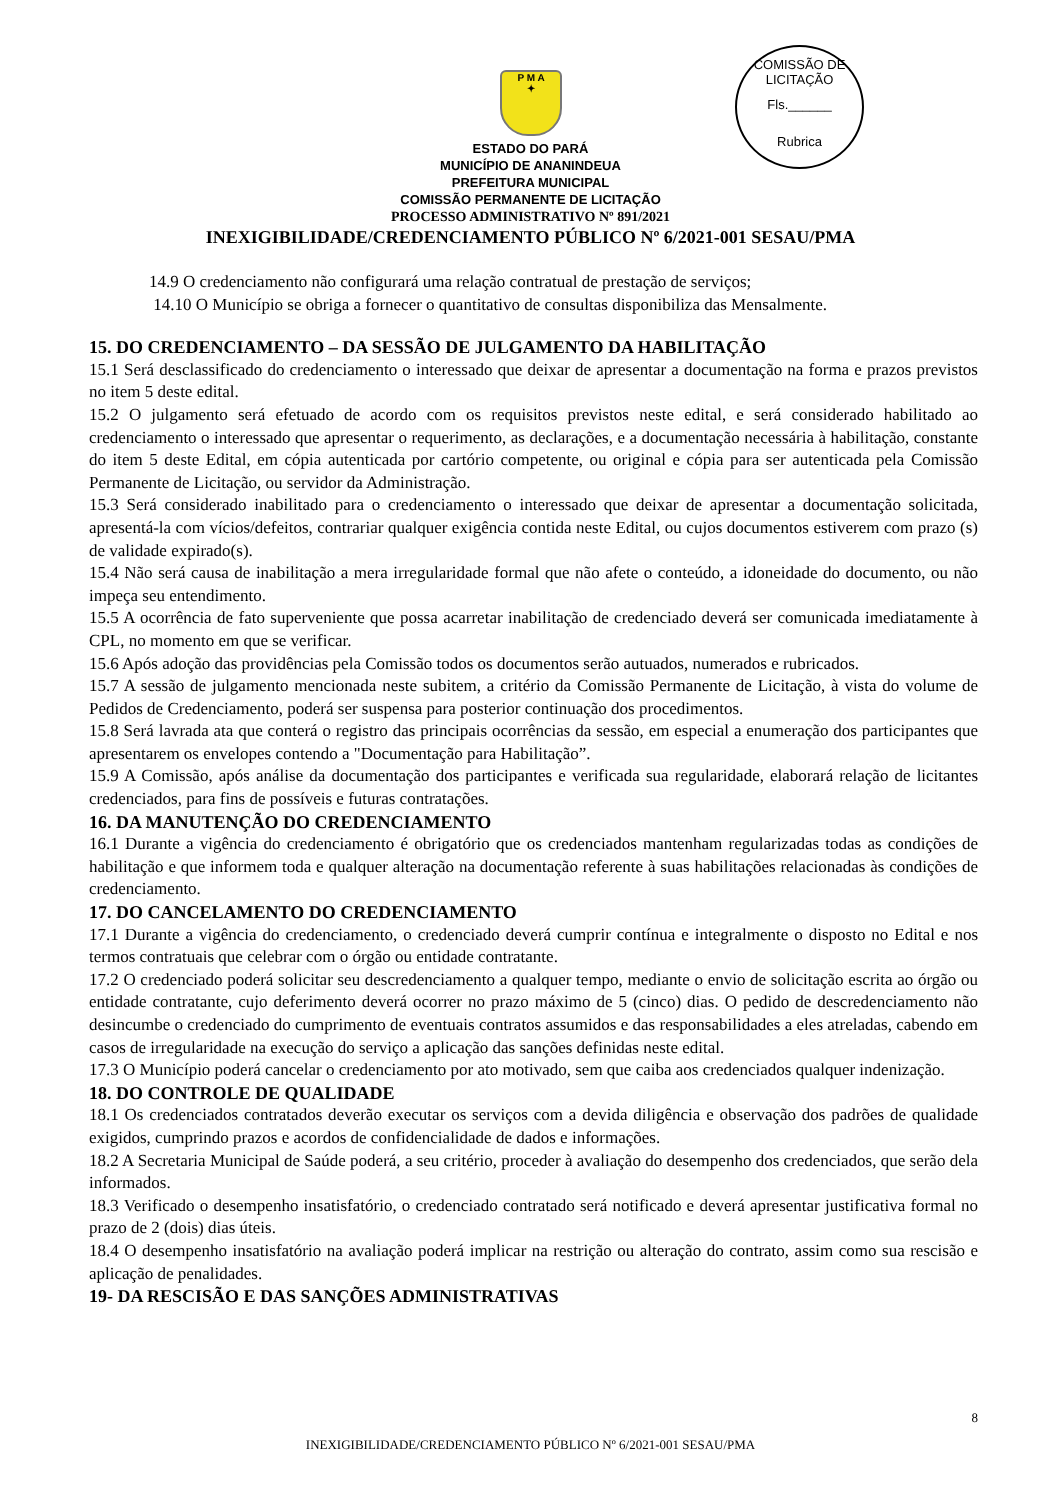P M A
✦
COMISSÃO DE LICITAÇÃO
Fls.______
Rubrica
ESTADO DO PARÁ
MUNICÍPIO DE ANANINDEUA
PREFEITURA MUNICIPAL
COMISSÃO PERMANENTE DE LICITAÇÃO
PROCESSO ADMINISTRATIVO Nº 891/2021
INEXIGIBILIDADE/CREDENCIAMENTO PÚBLICO Nº 6/2021-001 SESAU/PMA
14.9 O credenciamento não configurará uma relação contratual de prestação de serviços;
14.10 O Município se obriga a fornecer o quantitativo de consultas disponibiliza das Mensalmente.
15. DO CREDENCIAMENTO – DA SESSÃO DE JULGAMENTO DA HABILITAÇÃO
15.1 Será desclassificado do credenciamento o interessado que deixar de apresentar a documentação na forma e prazos previstos no item 5 deste edital.
15.2 O julgamento será efetuado de acordo com os requisitos previstos neste edital, e será considerado habilitado ao credenciamento o interessado que apresentar o requerimento, as declarações, e a documentação necessária à habilitação, constante do item 5 deste Edital, em cópia autenticada por cartório competente, ou original e cópia para ser autenticada pela Comissão Permanente de Licitação, ou servidor da Administração.
15.3 Será considerado inabilitado para o credenciamento o interessado que deixar de apresentar a documentação solicitada, apresentá-la com vícios/defeitos, contrariar qualquer exigência contida neste Edital, ou cujos documentos estiverem com prazo (s) de validade expirado(s).
15.4 Não será causa de inabilitação a mera irregularidade formal que não afete o conteúdo, a idoneidade do documento, ou não impeça seu entendimento.
15.5 A ocorrência de fato superveniente que possa acarretar inabilitação de credenciado deverá ser comunicada imediatamente à CPL, no momento em que se verificar.
15.6 Após adoção das providências pela Comissão todos os documentos serão autuados, numerados e rubricados.
15.7 A sessão de julgamento mencionada neste subitem, a critério da Comissão Permanente de Licitação, à vista do volume de Pedidos de Credenciamento, poderá ser suspensa para posterior continuação dos procedimentos.
15.8 Será lavrada ata que conterá o registro das principais ocorrências da sessão, em especial a enumeração dos participantes que apresentarem os envelopes contendo a "Documentação para Habilitação”.
15.9 A Comissão, após análise da documentação dos participantes e verificada sua regularidade, elaborará relação de licitantes credenciados, para fins de possíveis e futuras contratações.
16. DA MANUTENÇÃO DO CREDENCIAMENTO
16.1 Durante a vigência do credenciamento é obrigatório que os credenciados mantenham regularizadas todas as condições de habilitação e que informem toda e qualquer alteração na documentação referente à suas habilitações relacionadas às condições de credenciamento.
17. DO CANCELAMENTO DO CREDENCIAMENTO
17.1 Durante a vigência do credenciamento, o credenciado deverá cumprir contínua e integralmente o disposto no Edital e nos termos contratuais que celebrar com o órgão ou entidade contratante.
17.2 O credenciado poderá solicitar seu descredenciamento a qualquer tempo, mediante o envio de solicitação escrita ao órgão ou entidade contratante, cujo deferimento deverá ocorrer no prazo máximo de 5 (cinco) dias. O pedido de descredenciamento não desincumbe o credenciado do cumprimento de eventuais contratos assumidos e das responsabilidades a eles atreladas, cabendo em casos de irregularidade na execução do serviço a aplicação das sanções definidas neste edital.
17.3 O Município poderá cancelar o credenciamento por ato motivado, sem que caiba aos credenciados qualquer indenização.
18. DO CONTROLE DE QUALIDADE
18.1 Os credenciados contratados deverão executar os serviços com a devida diligência e observação dos padrões de qualidade exigidos, cumprindo prazos e acordos de confidencialidade de dados e informações.
18.2 A Secretaria Municipal de Saúde poderá, a seu critério, proceder à avaliação do desempenho dos credenciados, que serão dela informados.
18.3 Verificado o desempenho insatisfatório, o credenciado contratado será notificado e deverá apresentar justificativa formal no prazo de 2 (dois) dias úteis.
18.4 O desempenho insatisfatório na avaliação poderá implicar na restrição ou alteração do contrato, assim como sua rescisão e aplicação de penalidades.
19- DA RESCISÃO E DAS SANÇÕES ADMINISTRATIVAS
8
INEXIGIBILIDADE/CREDENCIAMENTO PÚBLICO Nº 6/2021-001 SESAU/PMA